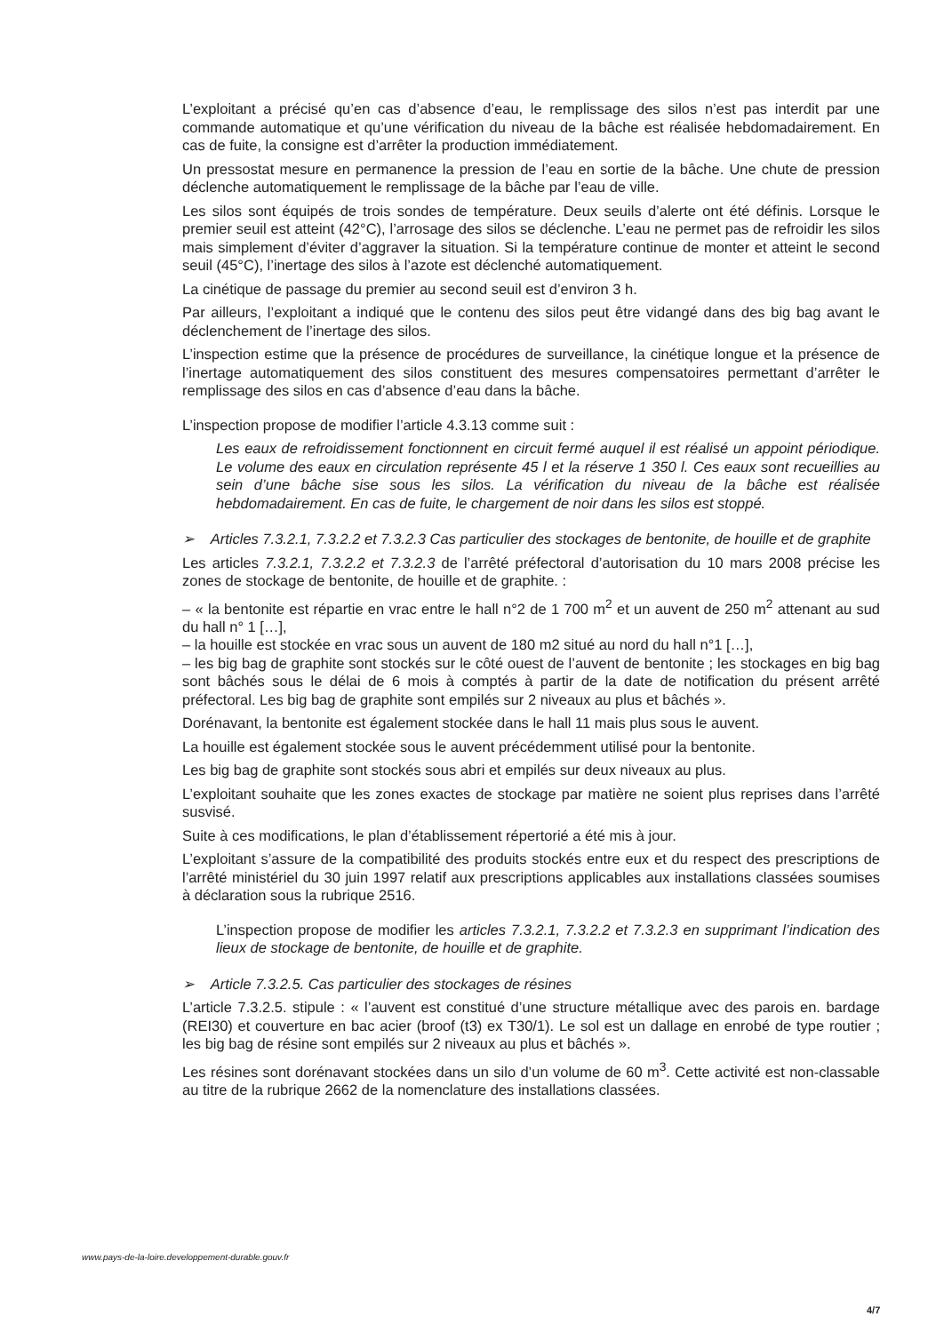L’exploitant a précisé qu’en cas d’absence d’eau, le remplissage des silos n’est pas interdit par une commande automatique et qu’une vérification du niveau de la bâche est réalisée hebdomadairement. En cas de fuite, la consigne est d’arrêter la production immédiatement.
Un pressostat mesure en permanence la pression de l’eau en sortie de la bâche. Une chute de pression déclenche automatiquement le remplissage de la bâche par l’eau de ville.
Les silos sont équipés de trois sondes de température. Deux seuils d’alerte ont été définis. Lorsque le premier seuil est atteint (42°C), l’arrosage des silos se déclenche. L’eau ne permet pas de refroidir les silos mais simplement d’éviter d’aggraver la situation. Si la température continue de monter et atteint le second seuil (45°C), l’inertage des silos à l’azote est déclenché automatiquement.
La cinétique de passage du premier au second seuil est d’environ 3 h.
Par ailleurs, l’exploitant a indiqué que le contenu des silos peut être vidangé dans des big bag avant le déclenchement de l’inertage des silos.
L’inspection estime que la présence de procédures de surveillance, la cinétique longue et la présence de l’inertage automatiquement des silos constituent des mesures compensatoires permettant d’arrêter le remplissage des silos en cas d’absence d’eau dans la bâche.
L’inspection propose de modifier l’article 4.3.13 comme suit :
Les eaux de refroidissement fonctionnent en circuit fermé auquel il est réalisé un appoint périodique. Le volume des eaux en circulation représente 45 l et la réserve 1 350 l. Ces eaux sont recueillies au sein d’une bâche sise sous les silos. La vérification du niveau de la bâche est réalisée hebdomadairement. En cas de fuite, le chargement de noir dans les silos est stoppé.
➢ Articles 7.3.2.1, 7.3.2.2 et 7.3.2.3 Cas particulier des stockages de bentonite, de houille et de graphite
Les articles 7.3.2.1, 7.3.2.2 et 7.3.2.3 de l’arrêté préfectoral d’autorisation du 10 mars 2008 précise les zones de stockage de bentonite, de houille et de graphite. :
– « la bentonite est répartie en vrac entre le hall n°2 de 1 700 m<sup>2</sup> et un auvent de 250 m<sup>2</sup> attenant au sud du hall n° 1 […],
– la houille est stockée en vrac sous un auvent de 180 m2 situé au nord du hall n°1 […],
– les big bag de graphite sont stockés sur le côté ouest de l’auvent de bentonite ; les stockages en big bag sont bâchés sous le délai de 6 mois à comptés à partir de la date de notification du présent arrêté préfectoral. Les big bag de graphite sont empilés sur 2 niveaux au plus et bâchés ».
Dorénavant, la bentonite est également stockée dans le hall 11 mais plus sous le auvent.
La houille est également stockée sous le auvent précédemment utilisé pour la bentonite.
Les big bag de graphite sont stockés sous abri et empilés sur deux niveaux au plus.
L’exploitant souhaite que les zones exactes de stockage par matière ne soient plus reprises dans l’arrêté susvisé.
Suite à ces modifications, le plan d’établissement répertorié a été mis à jour.
L’exploitant s’assure de la compatibilité des produits stockés entre eux et du respect des prescriptions de l’arrêté ministériel du 30 juin 1997 relatif aux prescriptions applicables aux installations classées soumises à déclaration sous la rubrique 2516.
L’inspection propose de modifier les articles 7.3.2.1, 7.3.2.2 et 7.3.2.3 en supprimant l’indication des lieux de stockage de bentonite, de houille et de graphite.
➢ Article 7.3.2.5. Cas particulier des stockages de résines
L’article 7.3.2.5. stipule : « l’auvent est constitué d’une structure métallique avec des parois en. bardage (REI30) et couverture en bac acier (broof (t3) ex T30/1). Le sol est un dallage en enrobé de type routier ; les big bag de résine sont empilés sur 2 niveaux au plus et bâchés ».
Les résines sont dorénavant stockées dans un silo d’un volume de 60 m<sup>3</sup>. Cette activité est non-classable au titre de la rubrique 2662 de la nomenclature des installations classées.
www.pays-de-la-loire.developpement-durable.gouv.fr
4/7